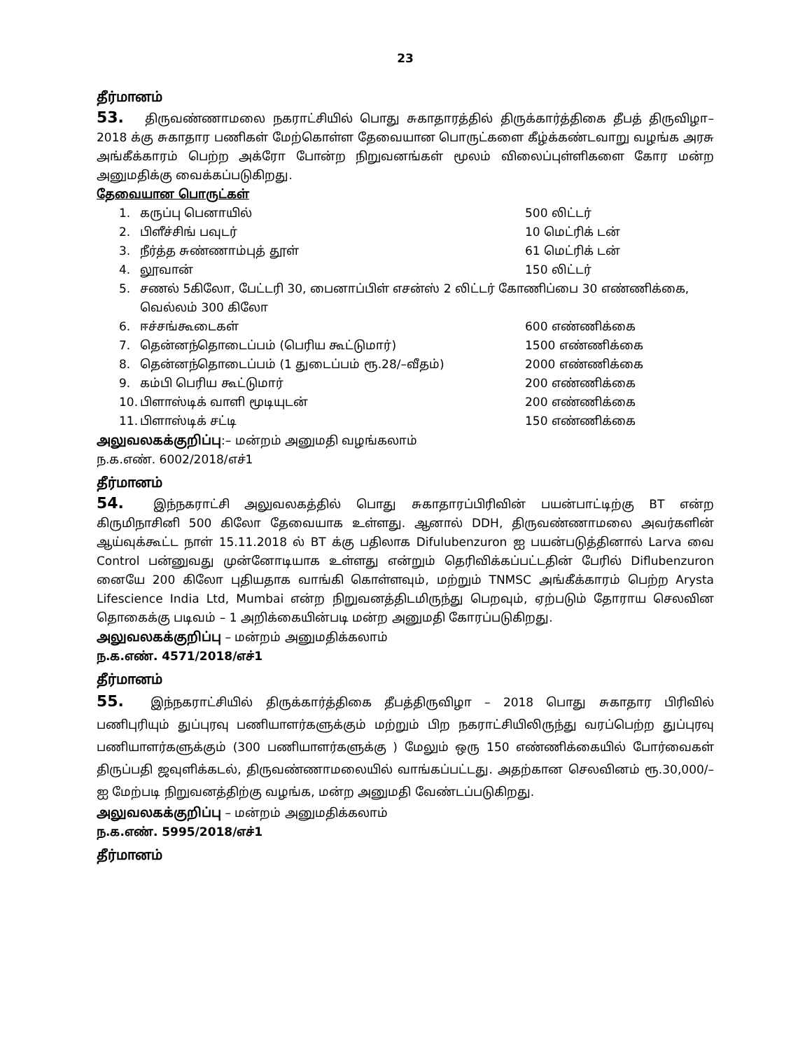23
தீர்மானம்
53. திருவண்ணாமலை நகராட்சியில் பொது சுகாதாரத்தில் திருக்கார்த்திகை தீபத் திருவிழா–2018 க்கு சுகாதார பணிகள் மேற்கொள்ள தேவையான பொருட்களை கீழ்க்கண்டவாறு வழங்க அரசு அங்கீக்காரம் பெற்ற அக்ரோ போன்ற நிறுவனங்கள் மூலம் விலைப்புள்ளிகளை கோர மன்ற அனுமதிக்கு வைக்கப்படுகிறது.
தேவையான பொருட்கள்
1. கருப்பு பெனாயில் 500 லிட்டர்
2. பிளீச்சிங் பவுடர் 10 மெட்ரிக் டன்
3. நீர்த்த சுண்ணாம்புத் தூள் 61 மெட்ரிக் டன்
4. லூவான் 150 லிட்டர்
5. சணல் 5கிலோ, பேட்டரி 30, பைனாப்பிள் எசன்ஸ் 2 லிட்டர் கோணிப்பை 30 எண்ணிக்கை, வெல்லம் 300 கிலோ
6. ஈச்சங்கூடைகள் 600 எண்ணிக்கை
7. தென்னந்தொடைப்பம் (பெரிய கூட்டுமார்) 1500 எண்ணிக்கை
8. தென்னந்தொடைப்பம் (1 துடைப்பம் ரூ.28/–வீதம்) 2000 எண்ணிக்கை
9. கம்பி பெரிய கூட்டுமார் 200 எண்ணிக்கை
10. பிளாஸ்டிக் வாளி மூடியுடன் 200 எண்ணிக்கை
11. பிளாஸ்டிக் சட்டி 150 எண்ணிக்கை
அலுவலகக்குறிப்பு:– மன்றம் அனுமதி வழங்கலாம்
ந.க.எண். 6002/2018/எச்1
தீர்மானம்
54. இந்நகராட்சி அலுவலகத்தில் பொது சுகாதாரப்பிரிவின் பயன்பாட்டிற்கு BT என்ற கிருமிநாசினி 500 கிலோ தேவையாக உள்ளது. ஆனால் DDH, திருவண்ணாமலை அவர்களின் ஆய்வுக்கூட்ட நாள் 15.11.2018 ல் BT க்கு பதிலாக Difulubenzuron ஐ பயன்படுத்தினால் Larva வை Control பன்னுவது முன்னோடியாக உள்ளது என்றும் தெரிவிக்கப்பட்டதின் பேரில் Diflubenzuron னையே 200 கிலோ புதியதாக வாங்கி கொள்ளவும், மற்றும் TNMSC அங்கீக்காரம் பெற்ற Arysta Lifescience India Ltd, Mumbai என்ற நிறுவனத்திடமிருந்து பெறவும், ஏற்படும் தோராய செலவின தொகைக்கு படிவம் – 1 அறிக்கையின்படி மன்ற அனுமதி கோரப்படுகிறது.
அலுவலகக்குறிப்பு – மன்றம் அனுமதிக்கலாம்
ந.க.எண். 4571/2018/எச்1
தீர்மானம்
55. இந்நகராட்சியில் திருக்கார்த்திகை தீபத்திருவிழா – 2018 பொது சுகாதார பிரிவில் பணிபுரியும் துப்புரவு பணியாளர்களுக்கும் மற்றும் பிற நகராட்சியிலிருந்து வரப்பெற்ற துப்புரவு பணியாளர்களுக்கும் (300 பணியாளர்களுக்கு ) மேலும் ஒரு 150 எண்ணிக்கையில் போர்வைகள் திருப்பதி ஜவுளிக்கடல், திருவண்ணாமலையில் வாங்கப்பட்டது. அதற்கான செலவினம் ரூ.30,000/–ஐ மேற்படி நிறுவனத்திற்கு வழங்க, மன்ற அனுமதி வேண்டப்படுகிறது.
அலுவலகக்குறிப்பு – மன்றம் அனுமதிக்கலாம்
ந.க.எண். 5995/2018/எச்1
தீர்மானம்